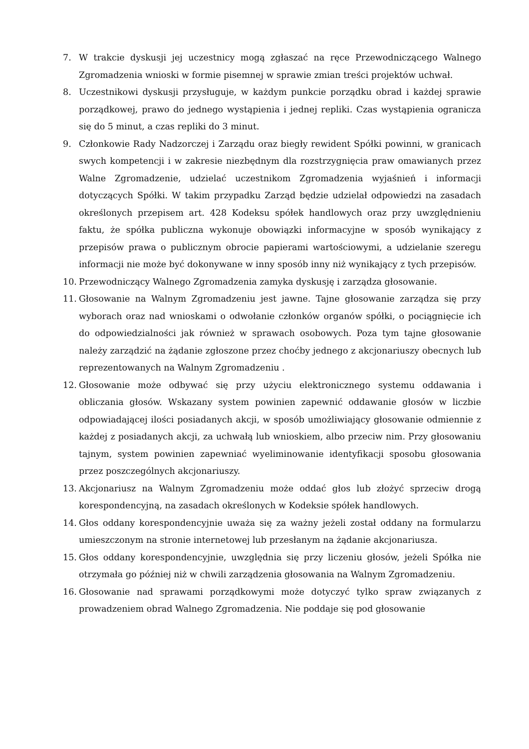7. W trakcie dyskusji jej uczestnicy mogą zgłaszać na ręce Przewodniczącego Walnego Zgromadzenia wnioski w formie pisemnej w sprawie zmian treści projektów uchwał.
8. Uczestnikowi dyskusji przysługuje, w każdym punkcie porządku obrad i każdej sprawie porządkowej, prawo do jednego wystąpienia i jednej repliki. Czas wystąpienia ogranicza się do 5 minut, a czas repliki do 3 minut.
9. Członkowie Rady Nadzorczej i Zarządu oraz biegły rewident Spółki powinni, w granicach swych kompetencji i w zakresie niezbędnym dla rozstrzygnięcia praw omawianych przez Walne Zgromadzenie, udzielać uczestnikom Zgromadzenia wyjaśnień i informacji dotyczących Spółki. W takim przypadku Zarząd będzie udzielał odpowiedzi na zasadach określonych przepisem art. 428 Kodeksu spółek handlowych oraz przy uwzględnieniu faktu, że spółka publiczna wykonuje obowiązki informacyjne w sposób wynikający z przepisów prawa o publicznym obrocie papierami wartościowymi, a udzielanie szeregu informacji nie może być dokonywane w inny sposób inny niż wynikający z tych przepisów.
10. Przewodniczący Walnego Zgromadzenia zamyka dyskusję i zarządza głosowanie.
11. Głosowanie na Walnym Zgromadzeniu jest jawne. Tajne głosowanie zarządza się przy wyborach oraz nad wnioskami o odwołanie członków organów spółki, o pociągnięcie ich do odpowiedzialności jak również w sprawach osobowych. Poza tym tajne głosowanie należy zarządzić na żądanie zgłoszone przez choćby jednego z akcjonariuszy obecnych lub reprezentowanych na Walnym Zgromadzeniu .
12. Głosowanie może odbywać się przy użyciu elektronicznego systemu oddawania i obliczania głosów. Wskazany system powinien zapewnić oddawanie głosów w liczbie odpowiadającej ilości posiadanych akcji, w sposób umożliwiający głosowanie odmiennie z każdej z posiadanych akcji, za uchwałą lub wnioskiem, albo przeciw nim. Przy głosowaniu tajnym, system powinien zapewniać wyeliminowanie identyfikacji sposobu głosowania przez poszczególnych akcjonariuszy.
13. Akcjonariusz na Walnym Zgromadzeniu może oddać głos lub złożyć sprzeciw drogą korespondencyjną, na zasadach określonych w Kodeksie spółek handlowych.
14. Głos oddany korespondencyjnie uważa się za ważny jeżeli został oddany na formularzu umieszczonym na stronie internetowej lub przesłanym na żądanie akcjonariusza.
15. Głos oddany korespondencyjnie, uwzględnia się przy liczeniu głosów, jeżeli Spółka nie otrzymała go później niż w chwili zarządzenia głosowania na Walnym Zgromadzeniu.
16. Głosowanie nad sprawami porządkowymi może dotyczyć tylko spraw związanych z prowadzeniem obrad Walnego Zgromadzenia. Nie poddaje się pod głosowanie